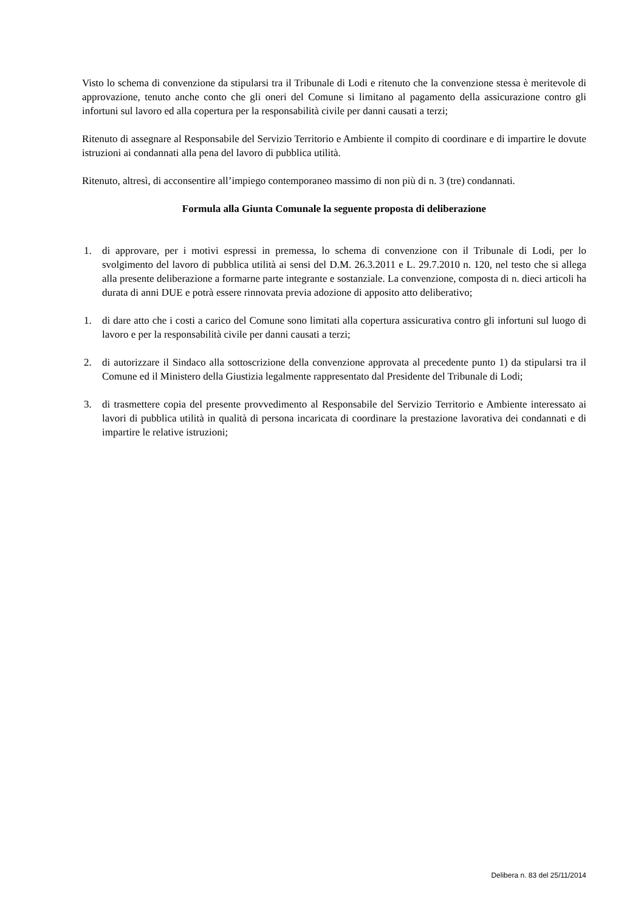Visto lo schema di convenzione da stipularsi tra il Tribunale di Lodi e ritenuto che la convenzione stessa è meritevole di approvazione, tenuto anche conto che gli oneri del Comune si limitano al pagamento della assicurazione contro gli infortuni sul lavoro ed alla copertura per la responsabilità civile per danni causati a terzi;
Ritenuto di assegnare al Responsabile del Servizio Territorio e Ambiente il compito di coordinare e di impartire le dovute istruzioni ai condannati alla pena del lavoro di pubblica utilità.
Ritenuto, altresì, di acconsentire all’impiego contemporaneo massimo di non più di n. 3 (tre) condannati.
Formula alla Giunta Comunale la seguente proposta di deliberazione
1. di approvare, per i motivi espressi in premessa, lo schema di convenzione con il Tribunale di Lodi, per lo svolgimento del lavoro di pubblica utilità ai sensi del D.M. 26.3.2011 e L. 29.7.2010 n. 120, nel testo che si allega alla presente deliberazione a formarne parte integrante e sostanziale. La convenzione, composta di n. dieci articoli ha durata di anni DUE e potrà essere rinnovata previa adozione di apposito atto deliberativo;
1. di dare atto che i costi a carico del Comune sono limitati alla copertura assicurativa contro gli infortuni sul luogo di lavoro e per la responsabilità civile per danni causati a terzi;
2. di autorizzare il Sindaco alla sottoscrizione della convenzione approvata al precedente punto 1) da stipularsi tra il Comune ed il Ministero della Giustizia legalmente rappresentato dal Presidente del Tribunale di Lodi;
3. di trasmettere copia del presente provvedimento al Responsabile del Servizio Territorio e Ambiente interessato ai lavori di pubblica utilità in qualità di persona incaricata di coordinare la prestazione lavorativa dei condannati e di impartire le relative istruzioni;
Delibera n. 83 del 25/11/2014